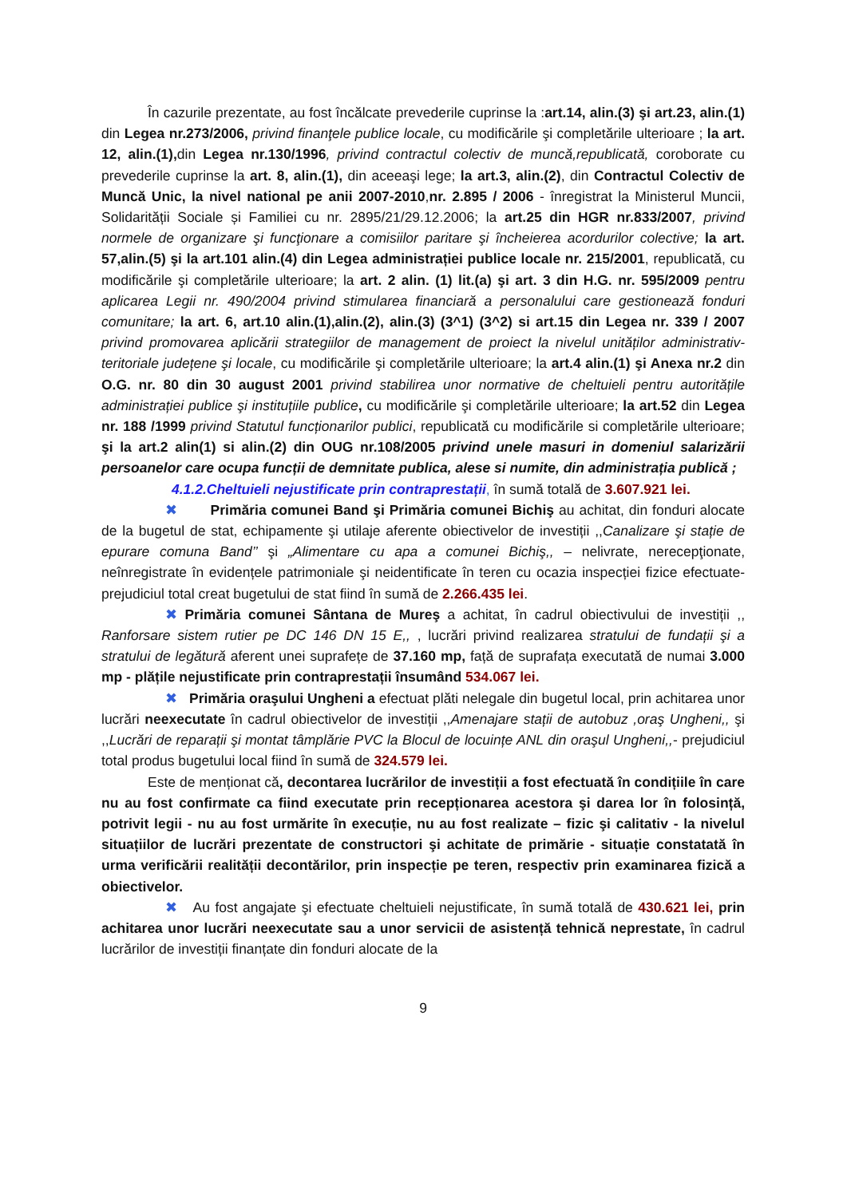În cazurile prezentate, au fost încălcate prevederile cuprinse la :art.14, alin.(3) şi art.23, alin.(1) din Legea nr.273/2006, privind finanţele publice locale, cu modificările şi completările ulterioare ; la art. 12, alin.(1), din Legea nr.130/1996, privind contractul colectiv de muncă,republicată, coroborate cu prevederile cuprinse la art. 8, alin.(1), din aceeaşi lege; la art.3, alin.(2), din Contractul Colectiv de Muncă Unic, la nivel national pe anii 2007-2010,nr. 2.895 / 2006 - înregistrat la Ministerul Muncii, Solidarității Sociale și Familiei cu nr. 2895/21/29.12.2006; la art.25 din HGR nr.833/2007, privind normele de organizare şi funcţionare a comisiilor paritare şi încheierea acordurilor colective; la art. 57,alin.(5) şi la art.101 alin.(4) din Legea administrației publice locale nr. 215/2001, republicată, cu modificările şi completările ulterioare; la art. 2 alin. (1) lit.(a) şi art. 3 din H.G. nr. 595/2009 pentru aplicarea Legii nr. 490/2004 privind stimularea financiară a personalului care gestionează fonduri comunitare; la art. 6, art.10 alin.(1),alin.(2), alin.(3) (3^1) (3^2) si art.15 din Legea nr. 339 / 2007 privind promovarea aplicării strategiilor de management de proiect la nivelul unităților administrativ-teritoriale județene şi locale, cu modificările şi completările ulterioare; la art.4 alin.(1) şi Anexa nr.2 din O.G. nr. 80 din 30 august 2001 privind stabilirea unor normative de cheltuieli pentru autoritățile administrației publice şi instituțiile publice, cu modificările şi completările ulterioare; la art.52 din Legea nr. 188 /1999 privind Statutul funcționarilor publici, republicată cu modificările si completările ulterioare; şi la art.2 alin(1) si alin.(2) din OUG nr.108/2005 privind unele masuri in domeniul salarizării persoanelor care ocupa funcții de demnitate publica, alese si numite, din administrația publică ;
4.1.2.Cheltuieli nejustificate prin contraprestații, în sumă totală de 3.607.921 lei.
✖ Primăria comunei Band şi Primăria comunei Bichiş au achitat, din fonduri alocate de la bugetul de stat, echipamente şi utilaje aferente obiectivelor de investiții ,,Canalizare şi stație de epurare comuna Band’’ şi „Alimentare cu apa a comunei Bichiş,, – nelivrate, nerecepţionate, neînregistrate în evidențele patrimoniale şi neidentificate în teren cu ocazia inspecției fizice efectuate-prejudiciul total creat bugetului de stat fiind în sumă de 2.266.435 lei.
✖ Primăria comunei Sântana de Mureş a achitat, în cadrul obiectivului de investiții ,, Ranforsare sistem rutier pe DC 146 DN 15 E,, , lucrări privind realizarea stratului de fundații şi a stratului de legătură aferent unei suprafețe de 37.160 mp, față de suprafața executată de numai 3.000 mp - plățile nejustificate prin contraprestații însumând 534.067 lei.
✖ Primăria oraşului Ungheni a efectuat plăti nelegale din bugetul local, prin achitarea unor lucrări neexecutate în cadrul obiectivelor de investiții ,,Amenajare stații de autobuz ,oraş Ungheni,, şi ,,Lucrări de reparații şi montat tâmplărie PVC la Blocul de locuințe ANL din oraşul Ungheni,,- prejudiciul total produs bugetului local fiind în sumă de 324.579 lei.
Este de menționat că, decontarea lucrărilor de investiții a fost efectuată în condițiile în care nu au fost confirmate ca fiind executate prin recepționarea acestora şi darea lor în folosință, potrivit legii - nu au fost urmărite în execuție, nu au fost realizate – fizic şi calitativ - la nivelul situațiilor de lucrări prezentate de constructori şi achitate de primărie - situație constatată în urma verificării realității decontărilor, prin inspecție pe teren, respectiv prin examinarea fizică a obiectivelor.
✖ Au fost angajate şi efectuate cheltuieli nejustificate, în sumă totală de 430.621 lei, prin achitarea unor lucrări neexecutate sau a unor servicii de asistență tehnică neprestate, în cadrul lucrărilor de investiții finanțate din fonduri alocate de la
9